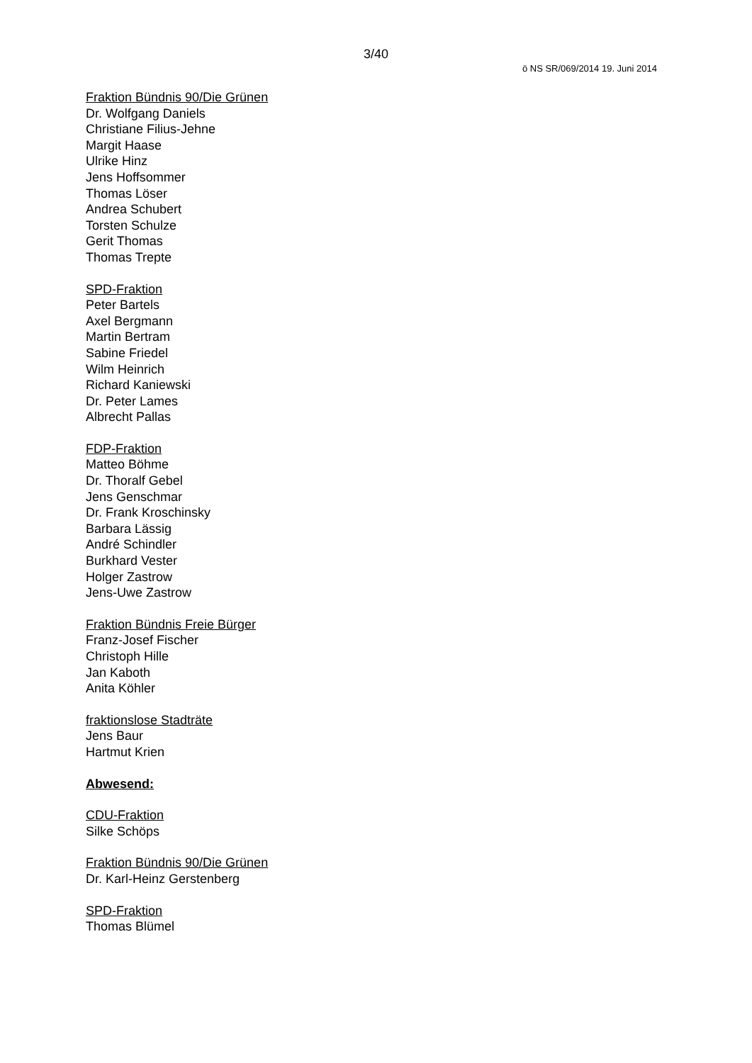3/40
ö NS SR/069/2014 19. Juni 2014
Fraktion Bündnis 90/Die Grünen
Dr. Wolfgang Daniels
Christiane Filius-Jehne
Margit Haase
Ulrike Hinz
Jens Hoffsommer
Thomas Löser
Andrea Schubert
Torsten Schulze
Gerit Thomas
Thomas Trepte
SPD-Fraktion
Peter Bartels
Axel Bergmann
Martin Bertram
Sabine Friedel
Wilm Heinrich
Richard Kaniewski
Dr. Peter Lames
Albrecht Pallas
FDP-Fraktion
Matteo Böhme
Dr. Thoralf Gebel
Jens Genschmar
Dr. Frank Kroschinsky
Barbara Lässig
André Schindler
Burkhard Vester
Holger Zastrow
Jens-Uwe Zastrow
Fraktion Bündnis Freie Bürger
Franz-Josef Fischer
Christoph Hille
Jan Kaboth
Anita Köhler
fraktionslose Stadträte
Jens Baur
Hartmut Krien
Abwesend:
CDU-Fraktion
Silke Schöps
Fraktion Bündnis 90/Die Grünen
Dr. Karl-Heinz Gerstenberg
SPD-Fraktion
Thomas Blümel